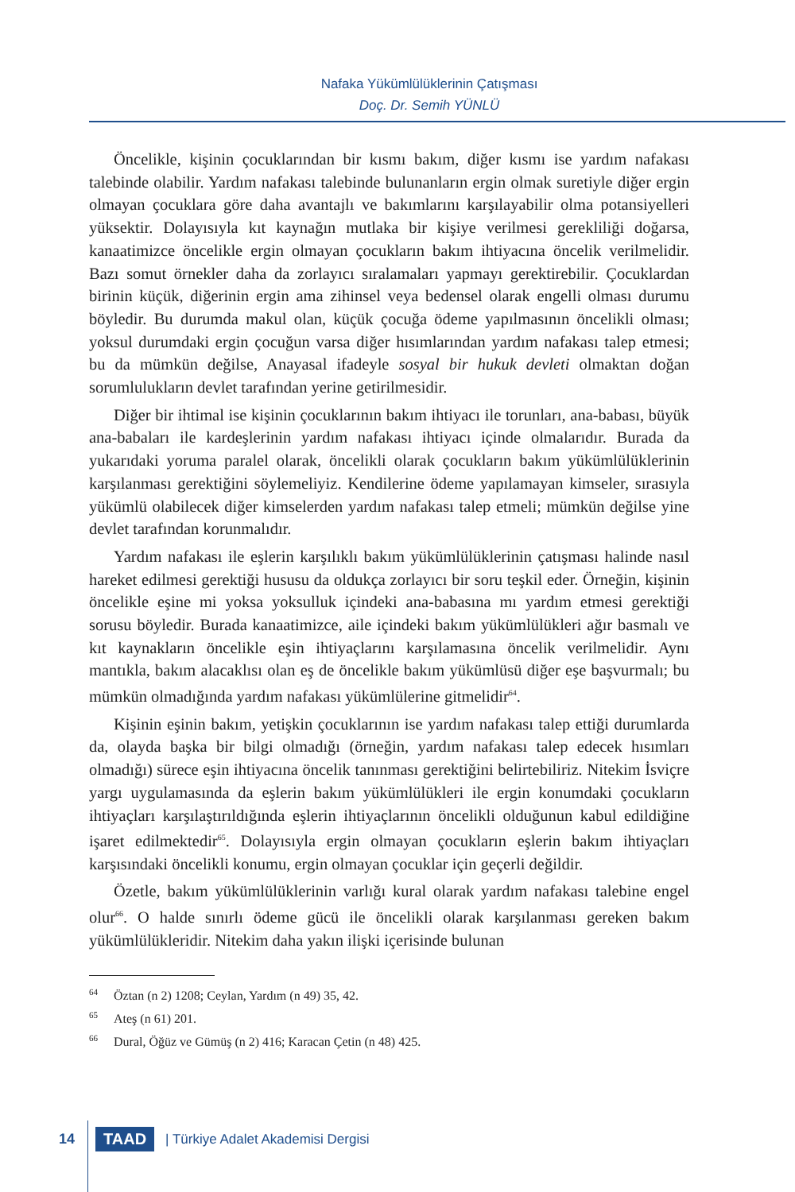Nafaka Yükümlülüklerinin Çatışması
Doç. Dr. Semih YÜNLÜ
Öncelikle, kişinin çocuklarından bir kısmı bakım, diğer kısmı ise yardım nafakası talebinde olabilir. Yardım nafakası talebinde bulunanların ergin olmak suretiyle diğer ergin olmayan çocuklara göre daha avantajlı ve bakımlarını karşılayabilir olma potansiyelleri yüksektir. Dolayısıyla kıt kaynağın mutlaka bir kişiye verilmesi gerekliliği doğarsa, kanaatimizce öncelikle ergin olmayan çocukların bakım ihtiyacına öncelik verilmelidir. Bazı somut örnekler daha da zorlayıcı sıralamaları yapmayı gerektirebilir. Çocuklardan birinin küçük, diğerinin ergin ama zihinsel veya bedensel olarak engelli olması durumu böyledir. Bu durumda makul olan, küçük çocuğa ödeme yapılmasının öncelikli olması; yoksul durumdaki ergin çocuğun varsa diğer hısımlarından yardım nafakası talep etmesi; bu da mümkün değilse, Anayasal ifadeyle sosyal bir hukuk devleti olmaktan doğan sorumlulukların devlet tarafından yerine getirilmesidir.
Diğer bir ihtimal ise kişinin çocuklarının bakım ihtiyacı ile torunları, ana-babası, büyük ana-babaları ile kardeşlerinin yardım nafakası ihtiyacı içinde olmalarıdır. Burada da yukarıdaki yoruma paralel olarak, öncelikli olarak çocukların bakım yükümlülüklerinin karşılanması gerektiğini söylemeliyiz. Kendilerine ödeme yapılamayan kimseler, sırasıyla yükümlü olabilecek diğer kimselerden yardım nafakası talep etmeli; mümkün değilse yine devlet tarafından korunmalıdır.
Yardım nafakası ile eşlerin karşılıklı bakım yükümlülüklerinin çatışması halinde nasıl hareket edilmesi gerektiği hususu da oldukça zorlayıcı bir soru teşkil eder. Örneğin, kişinin öncelikle eşine mi yoksa yoksulluk içindeki ana-babasına mı yardım etmesi gerektiği sorusu böyledir. Burada kanaatimizce, aile içindeki bakım yükümlülükleri ağır basmalı ve kıt kaynakların öncelikle eşin ihtiyaçlarını karşılamasına öncelik verilmelidir. Aynı mantıkla, bakım alacaklısı olan eş de öncelikle bakım yükümlüsü diğer eşe başvurmalı; bu mümkün olmadığında yardım nafakası yükümlülerine gitmelidir<sup>64</sup>.
Kişinin eşinin bakım, yetişkin çocuklarının ise yardım nafakası talep ettiği durumlarda da, olayda başka bir bilgi olmadığı (örneğin, yardım nafakası talep edecek hısımları olmadığı) sürece eşin ihtiyacına öncelik tanınması gerektiğini belirtebiliriz. Nitekim İsviçre yargı uygulamasında da eşlerin bakım yükümlülükleri ile ergin konumdaki çocukların ihtiyaçları karşılaştırıldığında eşlerin ihtiyaçlarının öncelikli olduğunun kabul edildiğine işaret edilmektedir<sup>65</sup>. Dolayısıyla ergin olmayan çocukların eşlerin bakım ihtiyaçları karşısındaki öncelikli konumu, ergin olmayan çocuklar için geçerli değildir.
Özetle, bakım yükümlülüklerinin varlığı kural olarak yardım nafakası talebine engel olur<sup>66</sup>. O halde sınırlı ödeme gücü ile öncelikli olarak karşılanması gereken bakım yükümlülükleridir. Nitekim daha yakın ilişki içerisinde bulunan
64 Öztan (n 2) 1208; Ceylan, Yardım (n 49) 35, 42.
65 Ateş (n 61) 201.
66 Dural, Öğüz ve Gümüş (n 2) 416; Karacan Çetin (n 48) 425.
14 TAAD | Türkiye Adalet Akademisi Dergisi